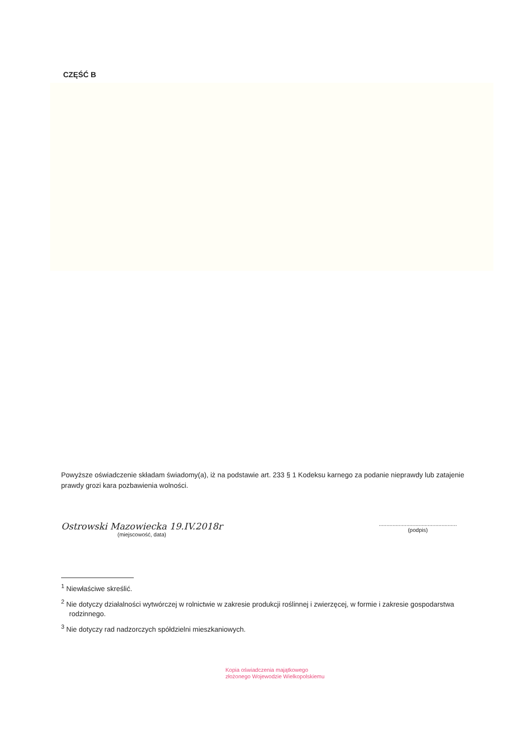CZĘŚĆ B
Powyższe oświadczenie składam świadomy(a), iż na podstawie art. 233 § 1 Kodeksu karnego za podanie nieprawdy lub zatajenie prawdy grozi kara pozbawienia wolności.
Ostrowski Mazowiecka 19.IV.2018r
(miejscowość, data)
...................................................
(podpis)
<sup>1</sup> Niewłaściwe skreślić.
<sup>2</sup> Nie dotyczy działalności wytwórczej w rolnictwie w zakresie produkcji roślinnej i zwierzęcej, w formie i zakresie gospodarstwa rodzinnego.
<sup>3</sup> Nie dotyczy rad nadzorczych spółdzielni mieszkaniowych.
Kopia oświadczenia majątkowego
złożonego Wojewodzie Wielkopolskiemu